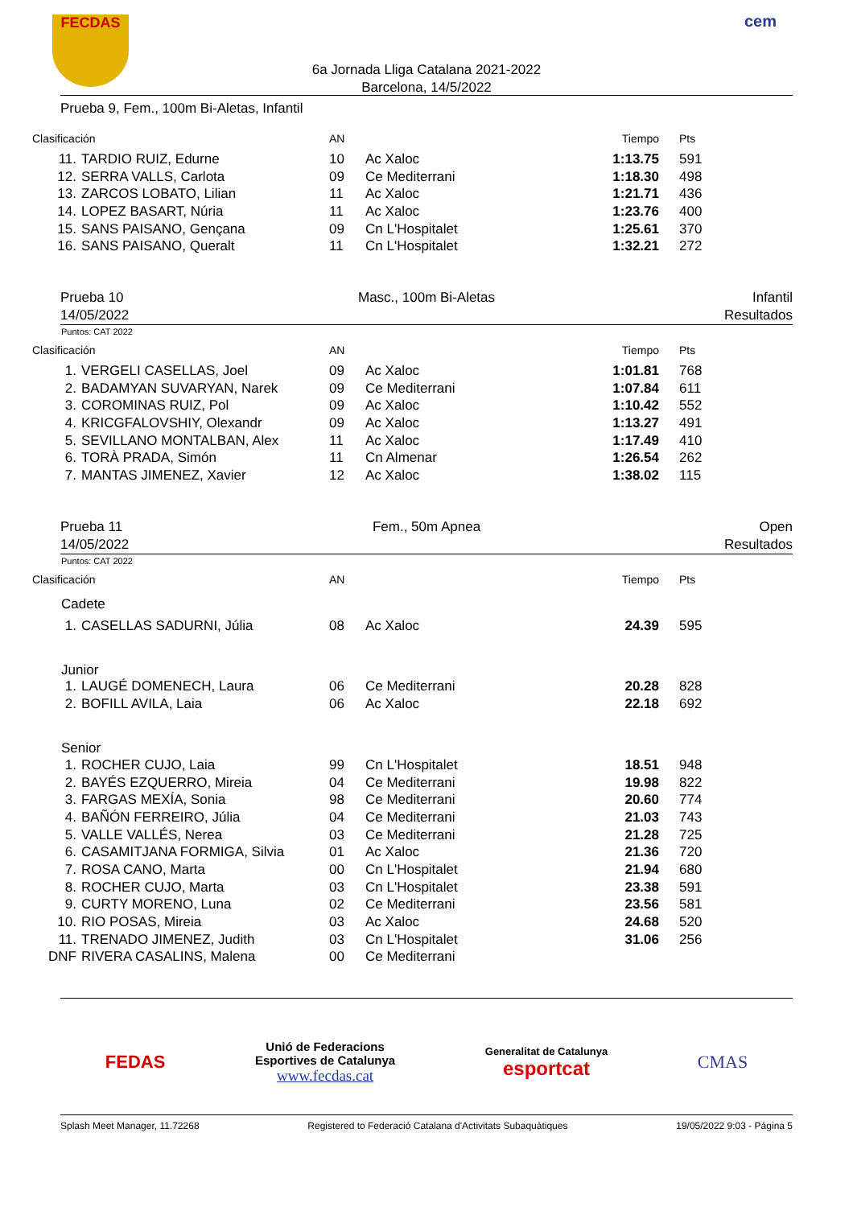FECDAS cem
6a Jornada Lliga Catalana 2021-2022
Barcelona, 14/5/2022
Prueba 9, Fem., 100m Bi-Aletas, Infantil
| Clasificación | | AN | | Tiempo | Pts |
| --- | --- | --- | --- | --- | --- |
| 11. | TARDIO RUIZ, Edurne | 10 | Ac Xaloc | 1:13.75 | 591 |
| 12. | SERRA VALLS, Carlota | 09 | Ce Mediterrani | 1:18.30 | 498 |
| 13. | ZARCOS LOBATO, Lilian | 11 | Ac Xaloc | 1:21.71 | 436 |
| 14. | LOPEZ BASART, Núria | 11 | Ac Xaloc | 1:23.76 | 400 |
| 15. | SANS PAISANO, Gençana | 09 | Cn L'Hospitalet | 1:25.61 | 370 |
| 16. | SANS PAISANO, Queralt | 11 | Cn L'Hospitalet | 1:32.21 | 272 |
Prueba 10
14/05/2022 Masc., 100m Bi-Aletas Infantil
Resultados
Puntos: CAT 2022
| Clasificación | | AN | | Tiempo | Pts |
| --- | --- | --- | --- | --- | --- |
| 1. | VERGELI CASELLAS, Joel | 09 | Ac Xaloc | 1:01.81 | 768 |
| 2. | BADAMYAN SUVARYAN, Narek | 09 | Ce Mediterrani | 1:07.84 | 611 |
| 3. | COROMINAS RUIZ, Pol | 09 | Ac Xaloc | 1:10.42 | 552 |
| 4. | KRICGFALOVSHIY, Olexandr | 09 | Ac Xaloc | 1:13.27 | 491 |
| 5. | SEVILLANO MONTALBAN, Alex | 11 | Ac Xaloc | 1:17.49 | 410 |
| 6. | TORÀ PRADA, Simón | 11 | Cn Almenar | 1:26.54 | 262 |
| 7. | MANTAS JIMENEZ, Xavier | 12 | Ac Xaloc | 1:38.02 | 115 |
Prueba 11
14/05/2022 Fem., 50m Apnea Open
Resultados
Puntos: CAT 2022
| Clasificación | | AN | | Tiempo | Pts |
| --- | --- | --- | --- | --- | --- |
| Cadete | | | | | |
| 1. | CASELLAS SADURNI, Júlia | 08 | Ac Xaloc | 24.39 | 595 |
| Junior | | | | | |
| 1. | LAUGÉ DOMENECH, Laura | 06 | Ce Mediterrani | 20.28 | 828 |
| 2. | BOFILL AVILA, Laia | 06 | Ac Xaloc | 22.18 | 692 |
| Senior | | | | | |
| 1. | ROCHER CUJO, Laia | 99 | Cn L'Hospitalet | 18.51 | 948 |
| 2. | BAYÉS EZQUERRO, Mireia | 04 | Ce Mediterrani | 19.98 | 822 |
| 3. | FARGAS MEXÍA, Sonia | 98 | Ce Mediterrani | 20.60 | 774 |
| 4. | BAÑÓN FERREIRO, Júlia | 04 | Ce Mediterrani | 21.03 | 743 |
| 5. | VALLE VALLÉS, Nerea | 03 | Ce Mediterrani | 21.28 | 725 |
| 6. | CASAMITJANA FORMIGA, Silvia | 01 | Ac Xaloc | 21.36 | 720 |
| 7. | ROSA CANO, Marta | 00 | Cn L'Hospitalet | 21.94 | 680 |
| 8. | ROCHER CUJO, Marta | 03 | Cn L'Hospitalet | 23.38 | 591 |
| 9. | CURTY MORENO, Luna | 02 | Ce Mediterrani | 23.56 | 581 |
| 10. | RIO POSAS, Mireia | 03 | Ac Xaloc | 24.68 | 520 |
| 11. | TRENADO JIMENEZ, Judith | 03 | Cn L'Hospitalet | 31.06 | 256 |
| DNF | RIVERA CASALINS, Malena | 00 | Ce Mediterrani | | |
FEDAS
Unió de Federacions
Esportives de Catalunya
www.fecdas.cat
Generalitat de Catalunya
esportcat
CMAS
Splash Meet Manager, 11.72268 Registered to Federació Catalana d'Activitats Subaquàtiques 19/05/2022 9:03 - Página 5